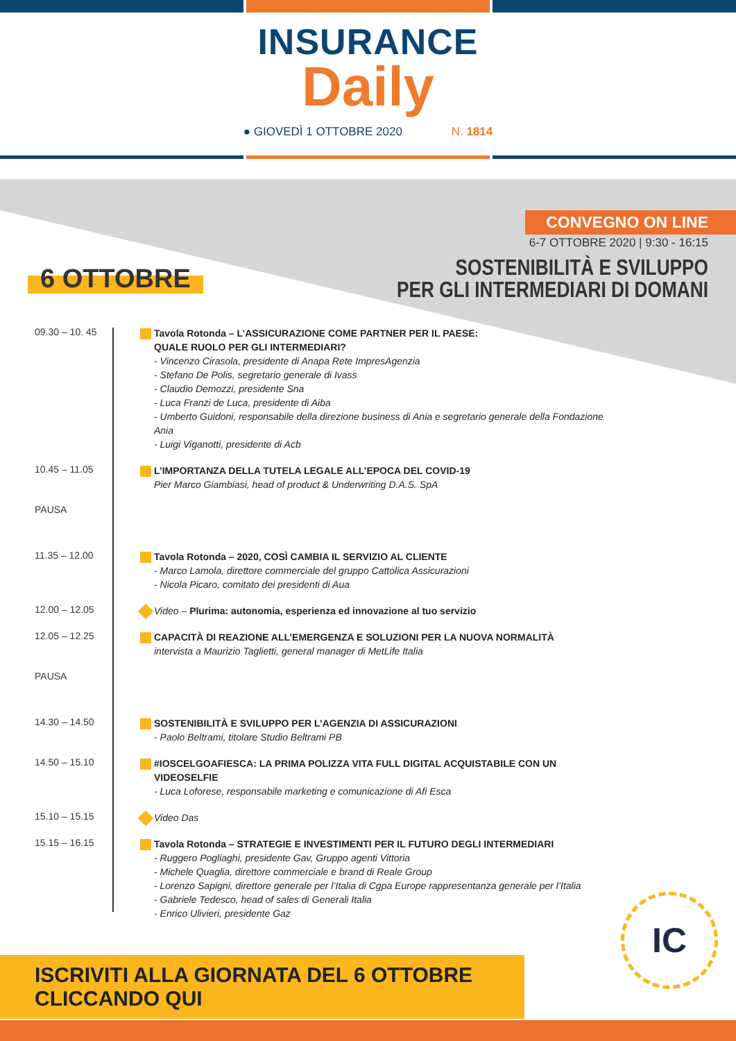INSURANCE
Daily
● GIOVEDÌ 1 OTTOBRE 2020 N. 1814
CONVEGNO ON LINE
6-7 OTTOBRE 2020 | 9:30 - 16:15
SOSTENIBILITÀ E SVILUPPO
PER GLI INTERMEDIARI DI DOMANI
6 OTTOBRE
09.30 – 10. 45
Tavola Rotonda – L’ASSICURAZIONE COME PARTNER PER IL PAESE:
QUALE RUOLO PER GLI INTERMEDIARI?
- Vincenzo Cirasola, presidente di Anapa Rete ImpresAgenzia
- Stefano De Polis, segretario generale di Ivass
- Claudio Demozzi, presidente Sna
- Luca Franzi de Luca, presidente di Aiba
- Umberto Guidoni, responsabile della direzione business di Ania e segretario generale della Fondazione Ania
- Luigi Viganotti, presidente di Acb
10.45 – 11.05
L’IMPORTANZA DELLA TUTELA LEGALE ALL’EPOCA DEL COVID-19
Pier Marco Giambiasi, head of product & Underwriting D.A.S. SpA
PAUSA
11.35 – 12.00
Tavola Rotonda – 2020, COSÌ CAMBIA IL SERVIZIO AL CLIENTE
- Marco Lamola, direttore commerciale del gruppo Cattolica Assicurazioni
- Nicola Picaro, comitato dei presidenti di Aua
12.00 – 12.05
Video – Plurima: autonomia, esperienza ed innovazione al tuo servizio
12.05 – 12.25
CAPACITÀ DI REAZIONE ALL’EMERGENZA E SOLUZIONI PER LA NUOVA NORMALITÀ
intervista a Maurizio Taglietti, general manager di MetLife Italia
PAUSA
14.30 – 14.50
SOSTENIBILITÀ E SVILUPPO PER L’AGENZIA DI ASSICURAZIONI
- Paolo Beltrami, titolare Studio Beltrami PB
14.50 – 15.10
#IOSCELGOAFIESCA: LA PRIMA POLIZZA VITA FULL DIGITAL ACQUISTABILE CON UN VIDEOSELFIE
- Luca Loforese, responsabile marketing e comunicazione di Afi Esca
15.10 – 15.15
Video Das
15.15 – 16.15
Tavola Rotonda – STRATEGIE E INVESTIMENTI PER IL FUTURO DEGLI INTERMEDIARI
- Ruggero Pogliaghi, presidente Gav, Gruppo agenti Vittoria
- Michele Quaglia, direttore commerciale e brand di Reale Group
- Lorenzo Sapigni, direttore generale per l’Italia di Cgpa Europe rappresentanza generale per l’Italia
- Gabriele Tedesco, head of sales di Generali Italia
- Enrico Ulivieri, presidente Gaz
IC
ISCRIVITI ALLA GIORNATA DEL 6 OTTOBRE CLICCANDO QUI